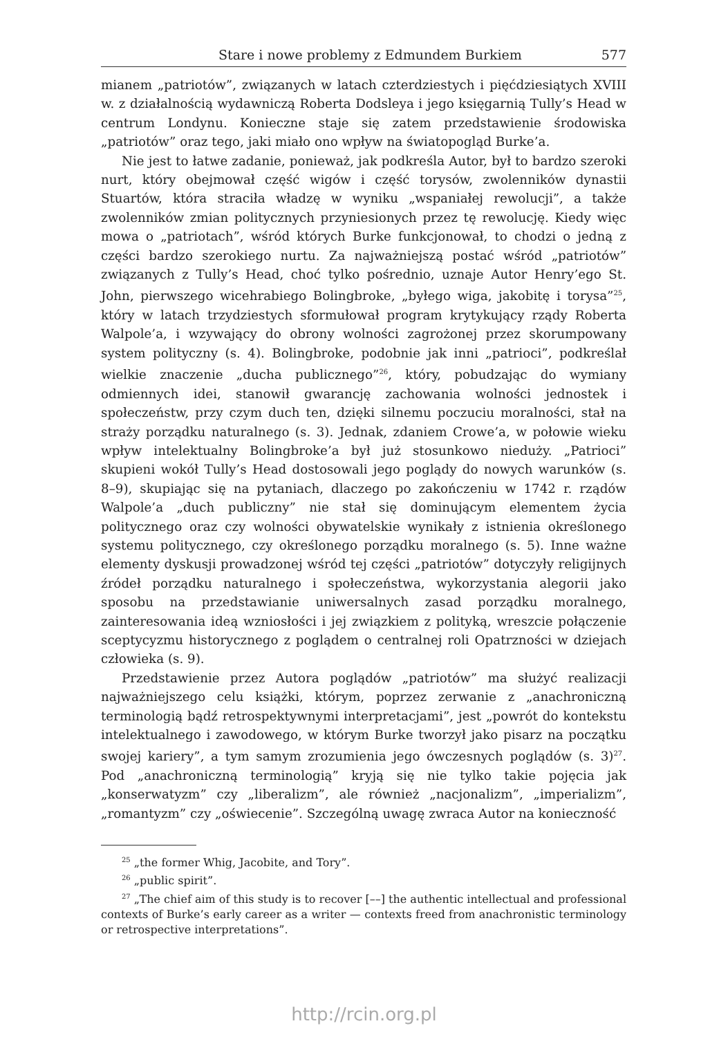Stare i nowe problemy z Edmundem Burkiem 577
mianem „patriotów”, związanych w latach czterdziestych i pięćdziesiątych XVIII w. z działalnością wydawniczą Roberta Dodsleya i jego księgarnią Tully’s Head w centrum Londynu. Konieczne staje się zatem przedstawienie środowiska „patriotów” oraz tego, jaki miało ono wpływ na światopogląd Burke’a.
Nie jest to łatwe zadanie, ponieważ, jak podkreśla Autor, był to bardzo szeroki nurt, który obejmował część wigów i część torysów, zwolenników dynastii Stuartów, która straciła władzę w wyniku „wspaniałej rewolucji”, a także zwolenników zmian politycznych przyniesionych przez tę rewolucję. Kiedy więc mowa o „patriotach”, wśród których Burke funkcjonował, to chodzi o jedną z części bardzo szerokiego nurtu. Za najważniejszą postać wśród „patriotów” związanych z Tully’s Head, choć tylko pośrednio, uznaje Autor Henry’ego St. John, pierwszego wicehrabiego Bolingbroke, „byłego wiga, jakobitę i torysa”<sup>25</sup>, który w latach trzydziestych sformułował program krytykujący rządy Roberta Walpole’a, i wzywający do obrony wolności zagrożonej przez skorumpowany system polityczny (s. 4). Bolingbroke, podobnie jak inni „patrioci”, podkreślał wielkie znaczenie „ducha publicznego”<sup>26</sup>, który, pobudzając do wymiany odmiennych idei, stanowił gwarancję zachowania wolności jednostek i społeczeństw, przy czym duch ten, dzięki silnemu poczuciu moralności, stał na straży porządku naturalnego (s. 3). Jednak, zdaniem Crowe’a, w połowie wieku wpływ intelektualny Bolingbroke’a był już stosunkowo nieduży. „Patrioci” skupieni wokół Tully’s Head dostosowali jego poglądy do nowych warunków (s. 8–9), skupiając się na pytaniach, dlaczego po zakończeniu w 1742 r. rządów Walpole’a „duch publiczny” nie stał się dominującym elementem życia politycznego oraz czy wolności obywatelskie wynikały z istnienia określonego systemu politycznego, czy określonego porządku moralnego (s. 5). Inne ważne elementy dyskusji prowadzonej wśród tej części „patriotów” dotyczyły religijnych źródeł porządku naturalnego i społeczeństwa, wykorzystania alegorii jako sposobu na przedstawianie uniwersalnych zasad porządku moralnego, zainteresowania ideą wzniosłości i jej związkiem z polityką, wreszcie połączenie sceptycyzmu historycznego z poglądem o centralnej roli Opatrzności w dziejach człowieka (s. 9).
Przedstawienie przez Autora poglądów „patriotów” ma służyć realizacji najważniejszego celu książki, którym, poprzez zerwanie z „anachroniczną terminologią bądź retrospektywnymi interpretacjami”, jest „powrót do kontekstu intelektualnego i zawodowego, w którym Burke tworzył jako pisarz na początku swojej kariery”, a tym samym zrozumienia jego ówczesnych poglądów (s. 3)<sup>27</sup>. Pod „anachroniczną terminologią” kryją się nie tylko takie pojęcia jak „konserwatyzm” czy „liberalizm”, ale również „nacjonalizm”, „imperializm”, „romantyzm” czy „oświecenie”. Szczególną uwagę zwraca Autor na konieczność
<sup>25</sup> „the former Whig, Jacobite, and Tory”.
<sup>26</sup> „public spirit”.
<sup>27</sup> „The chief aim of this study is to recover [––] the authentic intellectual and professional contexts of Burke’s early career as a writer — contexts freed from anachronistic terminology or retrospective interpretations”.
http://rcin.org.pl